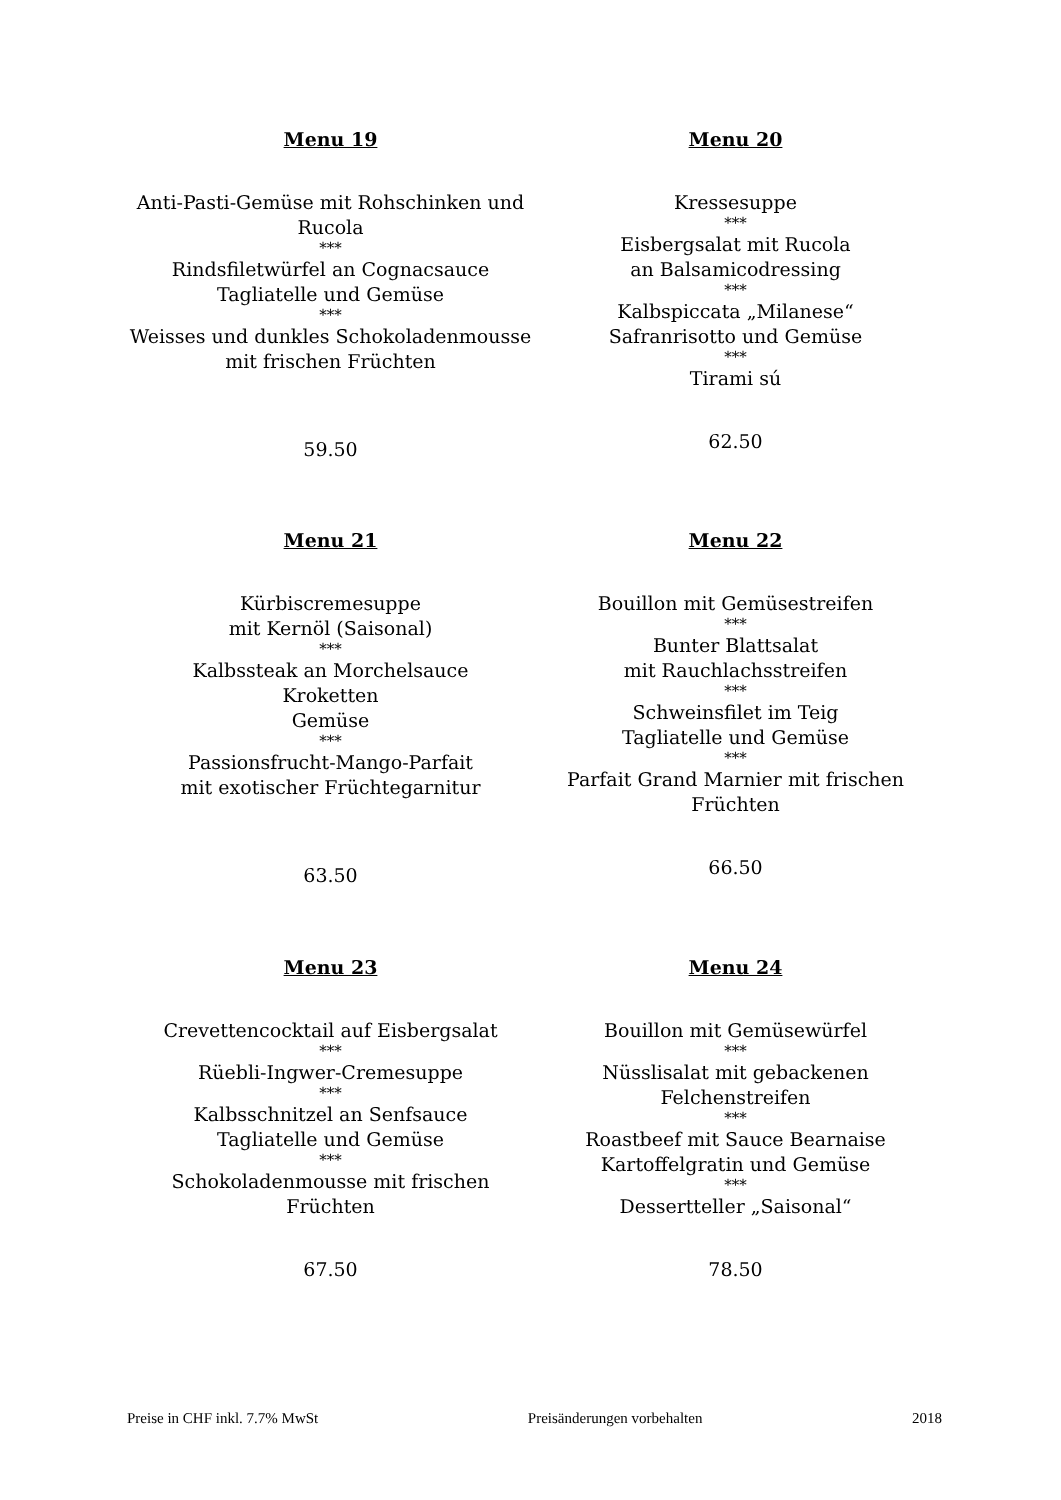Menu 19
Anti-Pasti-Gemüse mit Rohschinken und
Rucola
***
Rindsfiletwürfel an Cognacsauce
Tagliatelle und Gemüse
***
Weisses und dunkles Schokoladenmousse
mit frischen Früchten
59.50
Menu 20
Kressesuppe
***
Eisbergsalat mit Rucola
an Balsamicodressing
***
Kalbspiccata „Milanese“
Safranrisotto und Gemüse
***
Tirami sú
62.50
Menu 21
Kürbiscremesuppe
mit Kernöl (Saisonal)
***
Kalbssteak an Morchelsauce
Kroketten
Gemüse
***
Passionsfrucht-Mango-Parfait
mit exotischer Früchtegarnitur
63.50
Menu 22
Bouillon mit Gemüsestreifen
***
Bunter Blattsalat
mit Rauchlachsstreifen
***
Schweinsfilet im Teig
Tagliatelle und Gemüse
***
Parfait Grand Marnier mit frischen
Früchten
66.50
Menu 23
Crevettencocktail auf Eisbergsalat
***
Rüebli-Ingwer-Cremesuppe
***
Kalbsschnitzel an Senfsauce
Tagliatelle und Gemüse
***
Schokoladenmousse mit frischen
Früchten
67.50
Menu 24
Bouillon mit Gemüsewürfel
***
Nüsslisalat mit gebackenen
Felchenstreifen
***
Roastbeef mit Sauce Bearnaise
Kartoffelgratin und Gemüse
***
Dessertteller „Saisonal“
78.50
Preise in CHF inkl. 7.7% MwSt Preisänderungen vorbehalten 2018